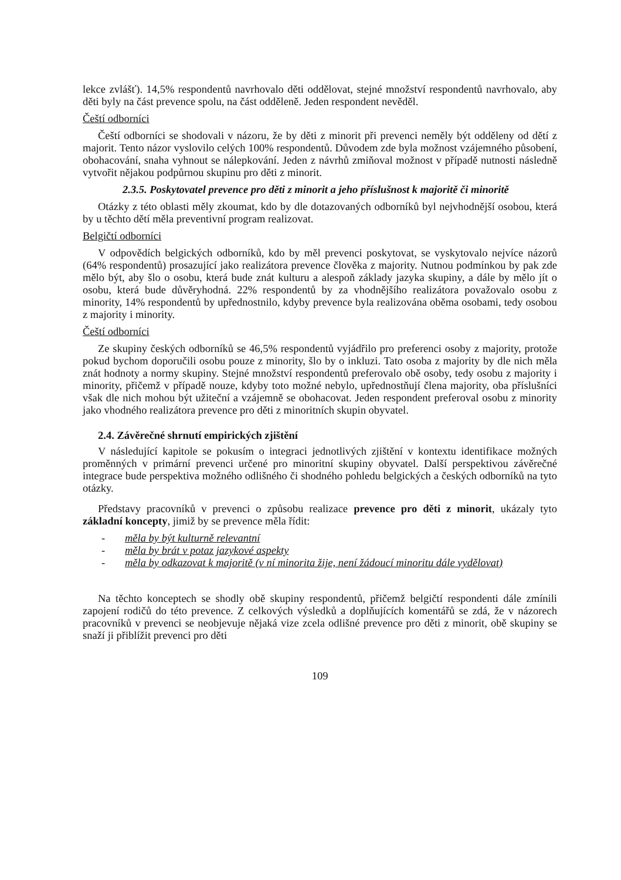lekce zvlášť). 14,5% respondentů navrhovalo děti oddělovat, stejné množství respondentů navrhovalo, aby děti byly na část prevence spolu, na část odděleně. Jeden respondent nevěděl.
Čeští odborníci
Čeští odborníci se shodovali v názoru, že by děti z minorit při prevenci neměly být odděleny od dětí z majorit. Tento názor vyslovilo celých 100% respondentů. Důvodem zde byla možnost vzájemného působení, obohacování, snaha vyhnout se nálepkování. Jeden z návrhů zmiňoval možnost v případě nutnosti následně vytvořit nějakou podpůrnou skupinu pro děti z minorit.
2.3.5. Poskytovatel prevence pro děti z minorit a jeho příslušnost k majoritě či minoritě
Otázky z této oblasti měly zkoumat, kdo by dle dotazovaných odborníků byl nejvhodnější osobou, která by u těchto dětí měla preventivní program realizovat.
Belgičtí odborníci
V odpovědích belgických odborníků, kdo by měl prevenci poskytovat, se vyskytovalo nejvíce názorů (64% respondentů) prosazující jako realizátora prevence člověka z majority. Nutnou podmínkou by pak zde mělo být, aby šlo o osobu, která bude znát kulturu a alespoň základy jazyka skupiny, a dále by mělo jít o osobu, která bude důvěryhodná. 22% respondentů by za vhodnějšího realizátora považovalo osobu z minority, 14% respondentů by upřednostnilo, kdyby prevence byla realizována oběma osobami, tedy osobou z majority i minority.
Čeští odborníci
Ze skupiny českých odborníků se 46,5% respondentů vyjádřilo pro preferenci osoby z majority, protože pokud bychom doporučili osobu pouze z minority, šlo by o inkluzi. Tato osoba z majority by dle nich měla znát hodnoty a normy skupiny. Stejné množství respondentů preferovalo obě osoby, tedy osobu z majority i minority, přičemž v případě nouze, kdyby toto možné nebylo, upřednostňují člena majority, oba příslušníci však dle nich mohou být užiteční a vzájemně se obohacovat. Jeden respondent preferoval osobu z minority jako vhodného realizátora prevence pro děti z minoritních skupin obyvatel.
2.4. Závěrečné shrnutí empirických zjištění
V následující kapitole se pokusím o integraci jednotlivých zjištění v kontextu identifikace možných proměnných v primární prevenci určené pro minoritní skupiny obyvatel. Další perspektivou závěrečné integrace bude perspektiva možného odlišného či shodného pohledu belgických a českých odborníků na tyto otázky.
Představy pracovníků v prevenci o způsobu realizace prevence pro děti z minorit, ukázaly tyto základní koncepty, jimiž by se prevence měla řídit:
- měla by být kulturně relevantní
- měla by brát v potaz jazykové aspekty
- měla by odkazovat k majoritě (v ní minorita žije, není žádoucí minoritu dále vydělovat)
Na těchto konceptech se shodly obě skupiny respondentů, přičemž belgičtí respondenti dále zmínili zapojení rodičů do této prevence. Z celkových výsledků a doplňujících komentářů se zdá, že v názorech pracovníků v prevenci se neobjevuje nějaká vize zcela odlišné prevence pro děti z minorit, obě skupiny se snaží ji přiblížit prevenci pro děti
109